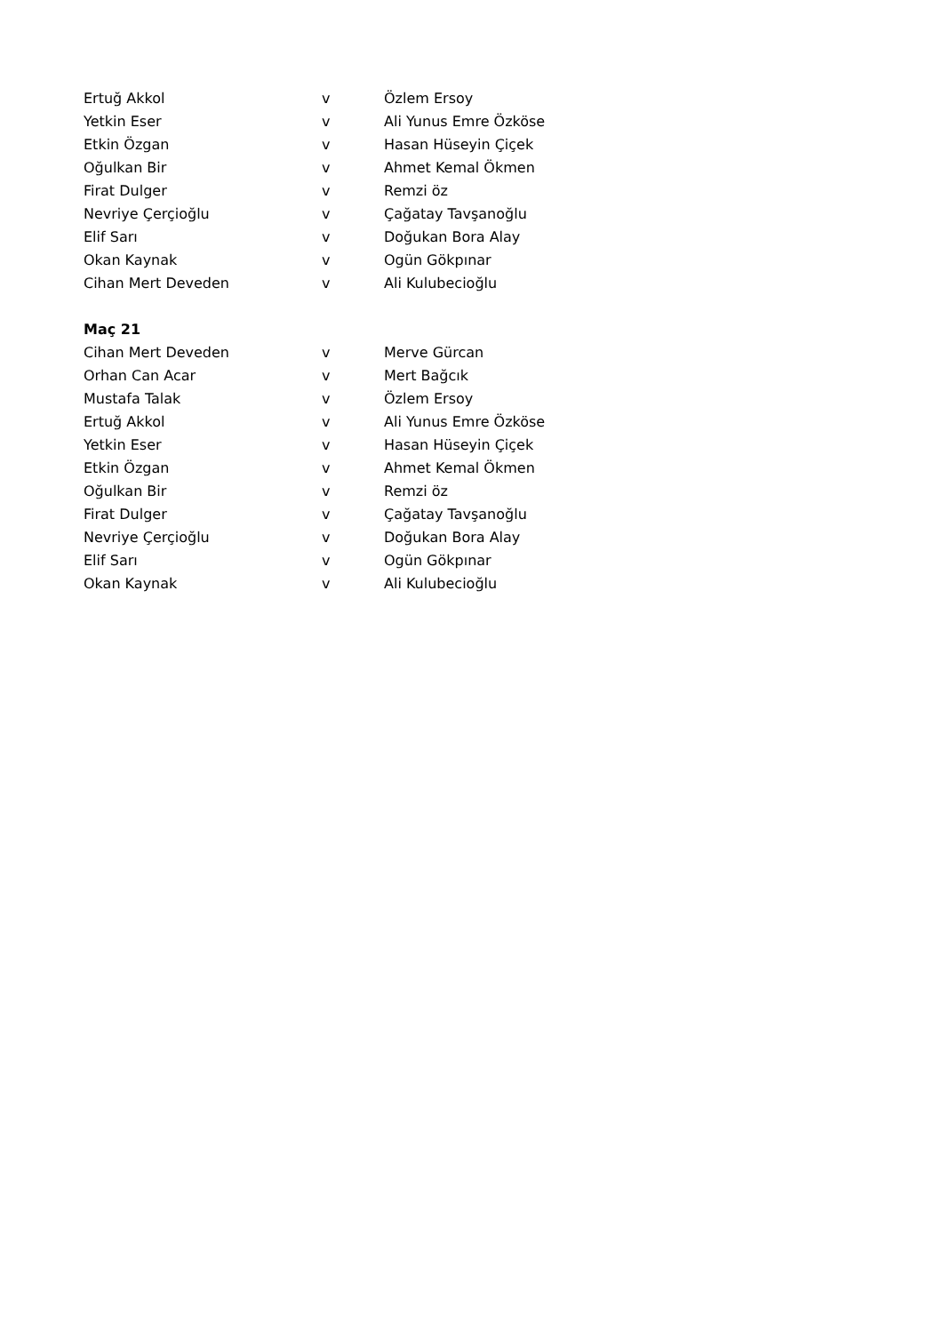| Ertuğ Akkol | v | Özlem Ersoy |
| Yetkin Eser | v | Ali Yunus Emre Özköse |
| Etkin Özgan | v | Hasan Hüseyin Çiçek |
| Oğulkan Bir | v | Ahmet Kemal Ökmen |
| Firat Dulger | v | Remzi öz |
| Nevriye Çerçioğlu | v | Çağatay Tavşanoğlu |
| Elif Sarı | v | Doğukan Bora Alay |
| Okan Kaynak | v | Ogün Gökpınar |
| Cihan Mert Deveden | v | Ali Kulubecioğlu |
| Maç 21 | | |
| Cihan Mert Deveden | v | Merve Gürcan |
| Orhan Can Acar | v | Mert Bağcık |
| Mustafa Talak | v | Özlem Ersoy |
| Ertuğ Akkol | v | Ali Yunus Emre Özköse |
| Yetkin Eser | v | Hasan Hüseyin Çiçek |
| Etkin Özgan | v | Ahmet Kemal Ökmen |
| Oğulkan Bir | v | Remzi öz |
| Firat Dulger | v | Çağatay Tavşanoğlu |
| Nevriye Çerçioğlu | v | Doğukan Bora Alay |
| Elif Sarı | v | Ogün Gökpınar |
| Okan Kaynak | v | Ali Kulubecioğlu |